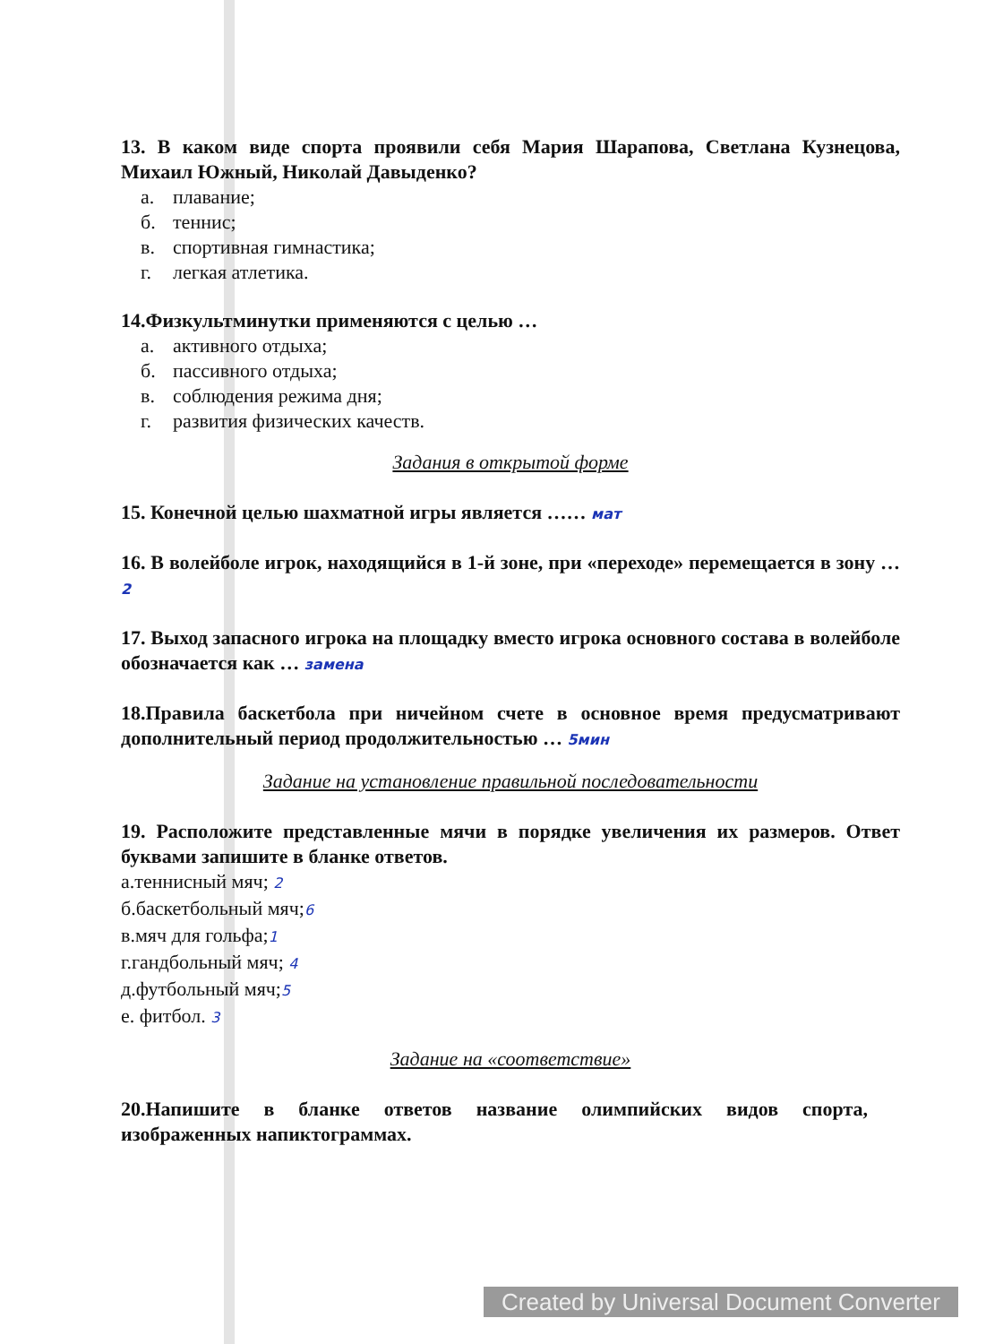13. В каком виде спорта проявили себя Мария Шарапова, Светлана Кузнецова, Михаил Южный, Николай Давыденко?
а. плавание;
б. теннис;
в. спортивная гимнастика;
г. легкая атлетика.
14.Физкультминутки применяются с целью …
а. активного отдыха;
б. пассивного отдыха;
в. соблюдения режима дня;
г. развития физических качеств.
Задания в открытой форме
15. Конечной целью шахматной игры является …… мат
16. В волейболе игрок, находящийся в 1-й зоне, при «переходе» перемещается в зону … 2
17. Выход запасного игрока на площадку вместо игрока основного состава в волейболе обозначается как … замена
18.Правила баскетбола при ничейном счете в основное время предусматривают дополнительный период продолжительностью … 5мин
Задание на установление правильной последовательности
19. Расположите представленные мячи в порядке увеличения их размеров. Ответ буквами запишите в бланке ответов.
а.теннисный мяч; 2
б.баскетбольный мяч;6
в.мяч для гольфа;1
г.гандбольный мяч; 4
д.футбольный мяч;5
е. фитбол. 3
Задание на «соответствие»
20.Напишите в бланке ответов название олимпийских видов спорта, изображенных напиктограммах.
Created by Universal Document Converter